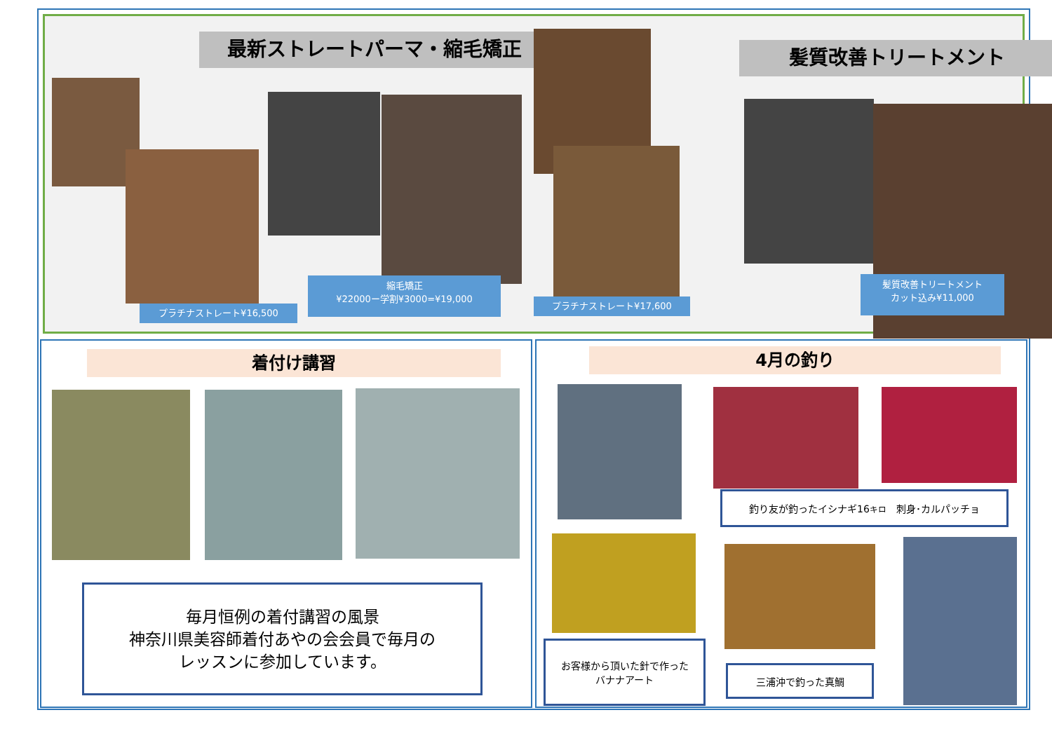最新ストレートパーマ・縮毛矯正 髪質改善トリートメント
プラチナストレート¥16,500
縮毛矯正
¥22000ー学割¥3000=¥19,000
プラチナストレート¥17,600
髪質改善トリートメント
カット込み¥11,000
着付け講習
毎月恒例の着付講習の風景
神奈川県美容師着付あやの会会員で毎月の
レッスンに参加しています。
4月の釣り
釣り友が釣ったイシナギ16<sup>キロ</sup>　刺身･カルパッチョ
お客様から頂いた針で作った
バナナアート
三浦沖で釣った真鯛